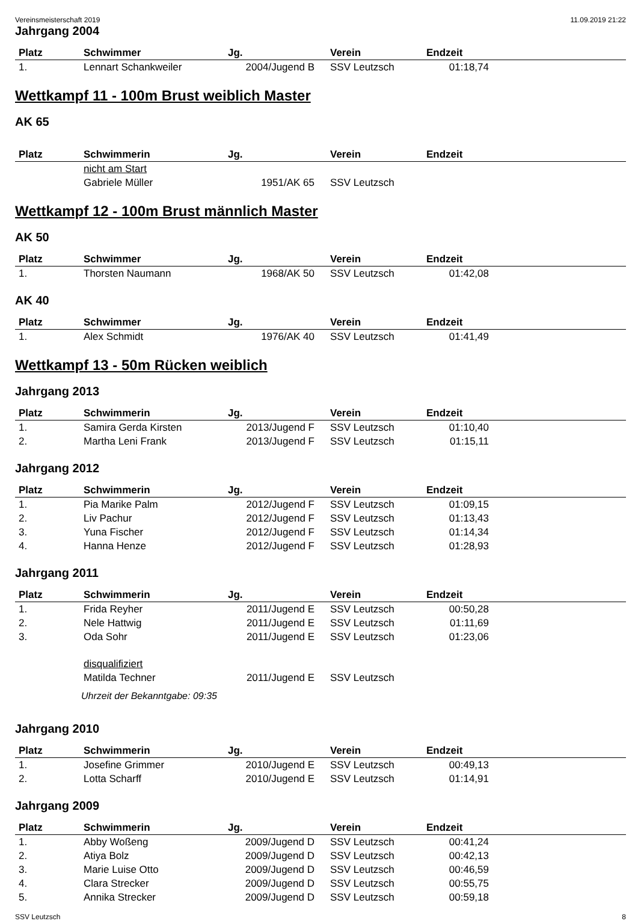Vereinsmeisterschaft 2019 11.09.2019 21:22
Jahrgang 2004
| Platz | Schwimmer | Jg. | Verein | Endzeit | |
| --- | --- | --- | --- | --- | --- |
| 1. | Lennart Schankweiler | 2004/Jugend B | SSV Leutzsch | 01:18,74 | |
Wettkampf 11 - 100m Brust weiblich Master
AK 65
| Platz | Schwimmerin | Jg. | Verein | Endzeit | |
| --- | --- | --- | --- | --- | --- |
| | nicht am Start | | | | |
| | Gabriele Müller | 1951/AK 65 | SSV Leutzsch | | |
Wettkampf 12 - 100m Brust männlich Master
AK 50
| Platz | Schwimmer | Jg. | Verein | Endzeit | |
| --- | --- | --- | --- | --- | --- |
| 1. | Thorsten Naumann | 1968/AK 50 | SSV Leutzsch | 01:42,08 | |
AK 40
| Platz | Schwimmer | Jg. | Verein | Endzeit | |
| --- | --- | --- | --- | --- | --- |
| 1. | Alex Schmidt | 1976/AK 40 | SSV Leutzsch | 01:41,49 | |
Wettkampf 13 - 50m Rücken weiblich
Jahrgang 2013
| Platz | Schwimmerin | Jg. | Verein | Endzeit | |
| --- | --- | --- | --- | --- | --- |
| 1. | Samira Gerda Kirsten | 2013/Jugend F | SSV Leutzsch | 01:10,40 | |
| 2. | Martha Leni Frank | 2013/Jugend F | SSV Leutzsch | 01:15,11 | |
Jahrgang 2012
| Platz | Schwimmerin | Jg. | Verein | Endzeit | |
| --- | --- | --- | --- | --- | --- |
| 1. | Pia Marike Palm | 2012/Jugend F | SSV Leutzsch | 01:09,15 | |
| 2. | Liv Pachur | 2012/Jugend F | SSV Leutzsch | 01:13,43 | |
| 3. | Yuna Fischer | 2012/Jugend F | SSV Leutzsch | 01:14,34 | |
| 4. | Hanna Henze | 2012/Jugend F | SSV Leutzsch | 01:28,93 | |
Jahrgang 2011
| Platz | Schwimmerin | Jg. | Verein | Endzeit | |
| --- | --- | --- | --- | --- | --- |
| 1. | Frida Reyher | 2011/Jugend E | SSV Leutzsch | 00:50,28 | |
| 2. | Nele Hattwig | 2011/Jugend E | SSV Leutzsch | 01:11,69 | |
| 3. | Oda Sohr | 2011/Jugend E | SSV Leutzsch | 01:23,06 | |
| | disqualifiziert | | | | |
| | Matilda Techner | 2011/Jugend E | SSV Leutzsch | | |
Uhrzeit der Bekanntgabe: 09:35
Jahrgang 2010
| Platz | Schwimmerin | Jg. | Verein | Endzeit | |
| --- | --- | --- | --- | --- | --- |
| 1. | Josefine Grimmer | 2010/Jugend E | SSV Leutzsch | 00:49,13 | |
| 2. | Lotta Scharff | 2010/Jugend E | SSV Leutzsch | 01:14,91 | |
Jahrgang 2009
| Platz | Schwimmerin | Jg. | Verein | Endzeit | |
| --- | --- | --- | --- | --- | --- |
| 1. | Abby Woßeng | 2009/Jugend D | SSV Leutzsch | 00:41,24 | |
| 2. | Atiya Bolz | 2009/Jugend D | SSV Leutzsch | 00:42,13 | |
| 3. | Marie Luise Otto | 2009/Jugend D | SSV Leutzsch | 00:46,59 | |
| 4. | Clara Strecker | 2009/Jugend D | SSV Leutzsch | 00:55,75 | |
| 5. | Annika Strecker | 2009/Jugend D | SSV Leutzsch | 00:59,18 | |
SSV Leutzsch 8